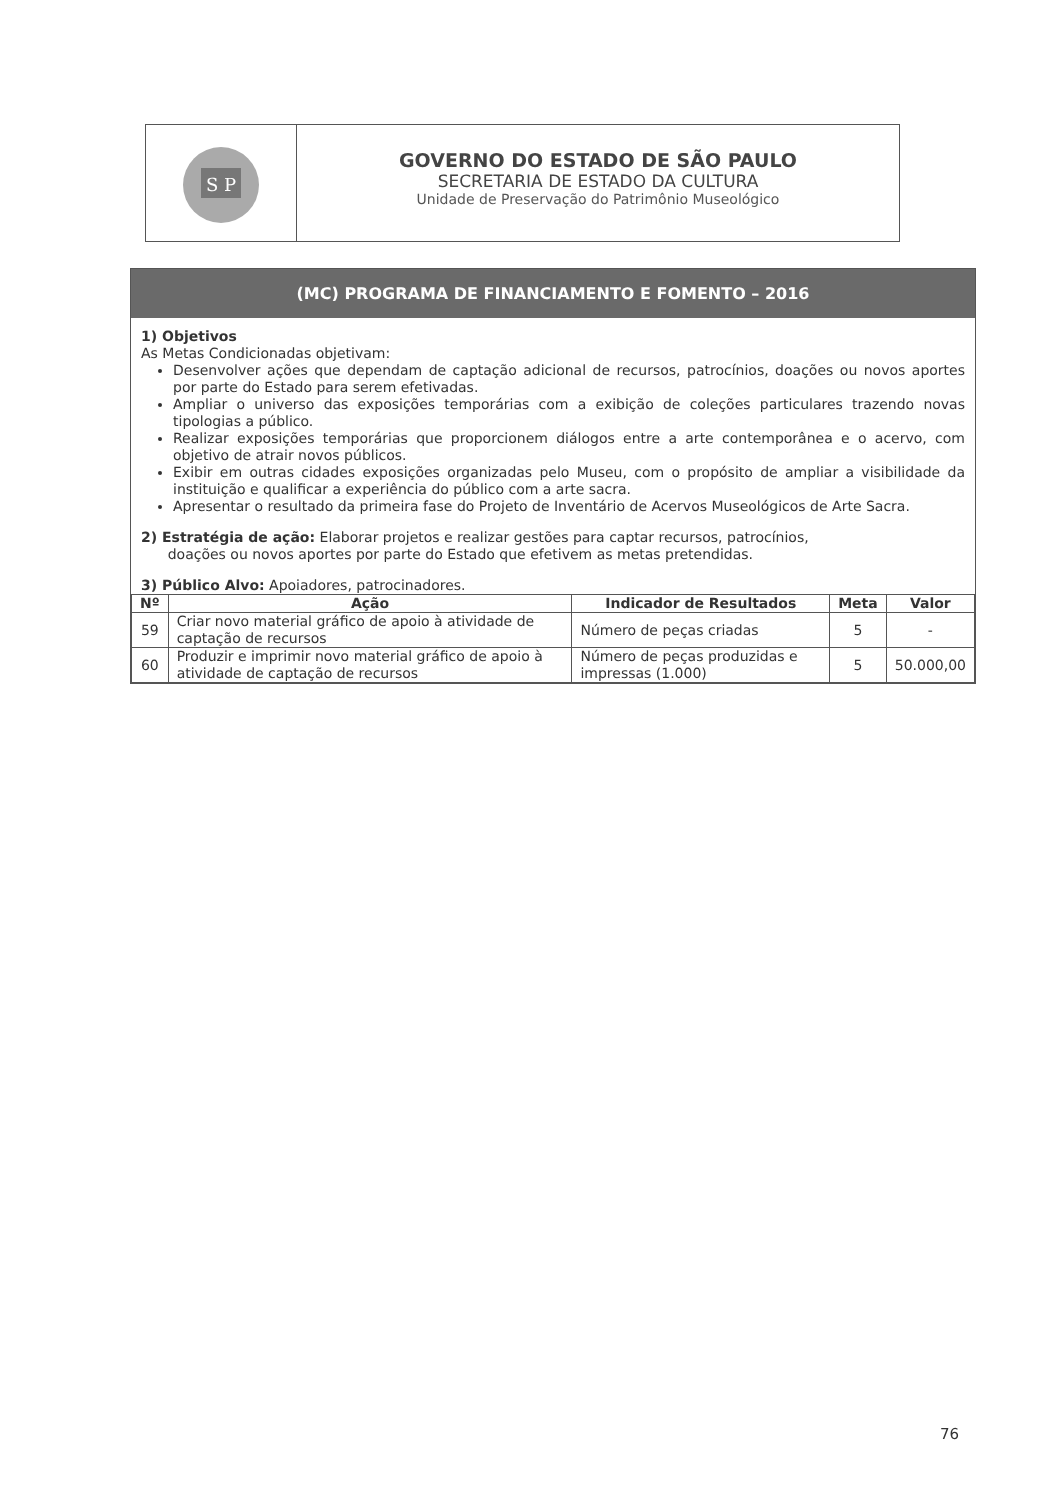S P
GOVERNO DO ESTADO DE SÃO PAULO
SECRETARIA DE ESTADO DA CULTURA
Unidade de Preservação do Patrimônio Museológico
(MC) PROGRAMA DE FINANCIAMENTO E FOMENTO – 2016
1) Objetivos
As Metas Condicionadas objetivam:
Desenvolver ações que dependam de captação adicional de recursos, patrocínios, doações ou novos aportes por parte do Estado para serem efetivadas.
Ampliar o universo das exposições temporárias com a exibição de coleções particulares trazendo novas tipologias a público.
Realizar exposições temporárias que proporcionem diálogos entre a arte contemporânea e o acervo, com objetivo de atrair novos públicos.
Exibir em outras cidades exposições organizadas pelo Museu, com o propósito de ampliar a visibilidade da instituição e qualificar a experiência do público com a arte sacra.
Apresentar o resultado da primeira fase do Projeto de Inventário de Acervos Museológicos de Arte Sacra.
2) Estratégia de ação: Elaborar projetos e realizar gestões para captar recursos, patrocínios,
doações ou novos aportes por parte do Estado que efetivem as metas pretendidas.
3) Público Alvo: Apoiadores, patrocinadores.
| Nº | Ação | Indicador de Resultados | Meta | Valor |
| --- | --- | --- | --- | --- |
| 59 | Criar novo material gráfico de apoio à atividade de captação de recursos | Número de peças criadas | 5 | - |
| 60 | Produzir e imprimir novo material gráfico de apoio à atividade de captação de recursos | Número de peças produzidas e impressas (1.000) | 5 | 50.000,00 |
76